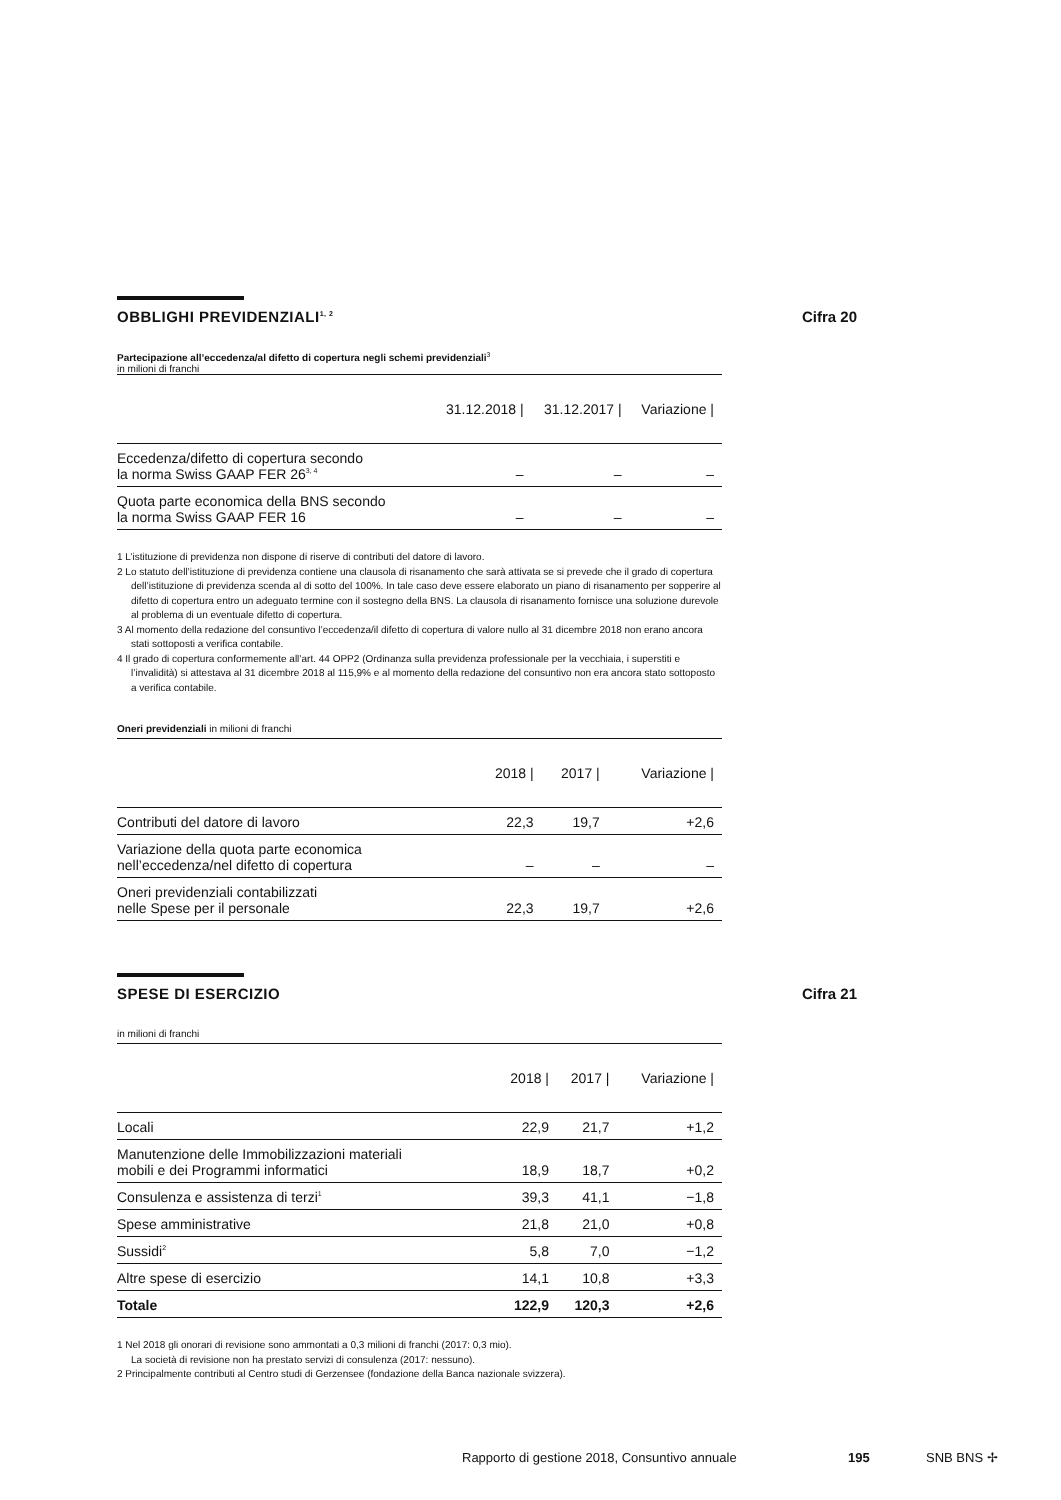OBBLIGHI PREVIDENZIALI<sup>1, 2</sup> Cifra 20
Partecipazione all’eccedenza/al difetto di copertura negli schemi previdenziali<sup>3</sup>
in milioni di franchi
| | 31.12.2018 / | 31.12.2017 / | Variazione / |
| --- | --- | --- | --- |
| Eccedenza/difetto di copertura secondo la norma Swiss GAAP FER 26<sup>3, 4</sup> | – | – | – |
| Quota parte economica della BNS secondo la norma Swiss GAAP FER 16 | – | – | – |
1 L’istituzione di previdenza non dispone di riserve di contributi del datore di lavoro.
2 Lo statuto dell’istituzione di previdenza contiene una clausola di risanamento che sarà attivata se si prevede che il grado di copertura dell’istituzione di previdenza scenda al di sotto del 100%. In tale caso deve essere elaborato un piano di risanamento per sopperire al difetto di copertura entro un adeguato termine con il sostegno della BNS. La clausola di risanamento fornisce una soluzione durevole al problema di un eventuale difetto di copertura.
3 Al momento della redazione del consuntivo l’eccedenza/il difetto di copertura di valore nullo al 31 dicembre 2018 non erano ancora stati sottoposti a verifica contabile.
4 Il grado di copertura conformemente all’art. 44 OPP2 (Ordinanza sulla previdenza professionale per la vecchiaia, i superstiti e l’invalidità) si attestava al 31 dicembre 2018 al 115,9% e al momento della redazione del consuntivo non era ancora stato sottoposto a verifica contabile.
Oneri previdenziali in milioni di franchi
| | 2018 / | 2017 / | Variazione / |
| --- | --- | --- | --- |
| Contributi del datore di lavoro | 22,3 | 19,7 | +2,6 |
| Variazione della quota parte economica nell’eccedenza/nel difetto di copertura | – | – | – |
| Oneri previdenziali contabilizzati nelle Spese per il personale | 22,3 | 19,7 | +2,6 |
SPESE DI ESERCIZIO Cifra 21
in milioni di franchi
| | 2018 / | 2017 / | Variazione / |
| --- | --- | --- | --- |
| Locali | 22,9 | 21,7 | +1,2 |
| Manutenzione delle Immobilizzazioni materiali mobili e dei Programmi informatici | 18,9 | 18,7 | +0,2 |
| Consulenza e assistenza di terzi<sup>1</sup> | 39,3 | 41,1 | −1,8 |
| Spese amministrative | 21,8 | 21,0 | +0,8 |
| Sussidi<sup>2</sup> | 5,8 | 7,0 | −1,2 |
| Altre spese di esercizio | 14,1 | 10,8 | +3,3 |
| Totale | 122,9 | 120,3 | +2,6 |
1 Nel 2018 gli onorari di revisione sono ammontati a 0,3 milioni di franchi (2017: 0,3 mio).
La società di revisione non ha prestato servizi di consulenza (2017: nessuno).
2 Principalmente contributi al Centro studi di Gerzensee (fondazione della Banca nazionale svizzera).
Rapporto di gestione 2018, Consuntivo annuale 195 SNB BNS ✢